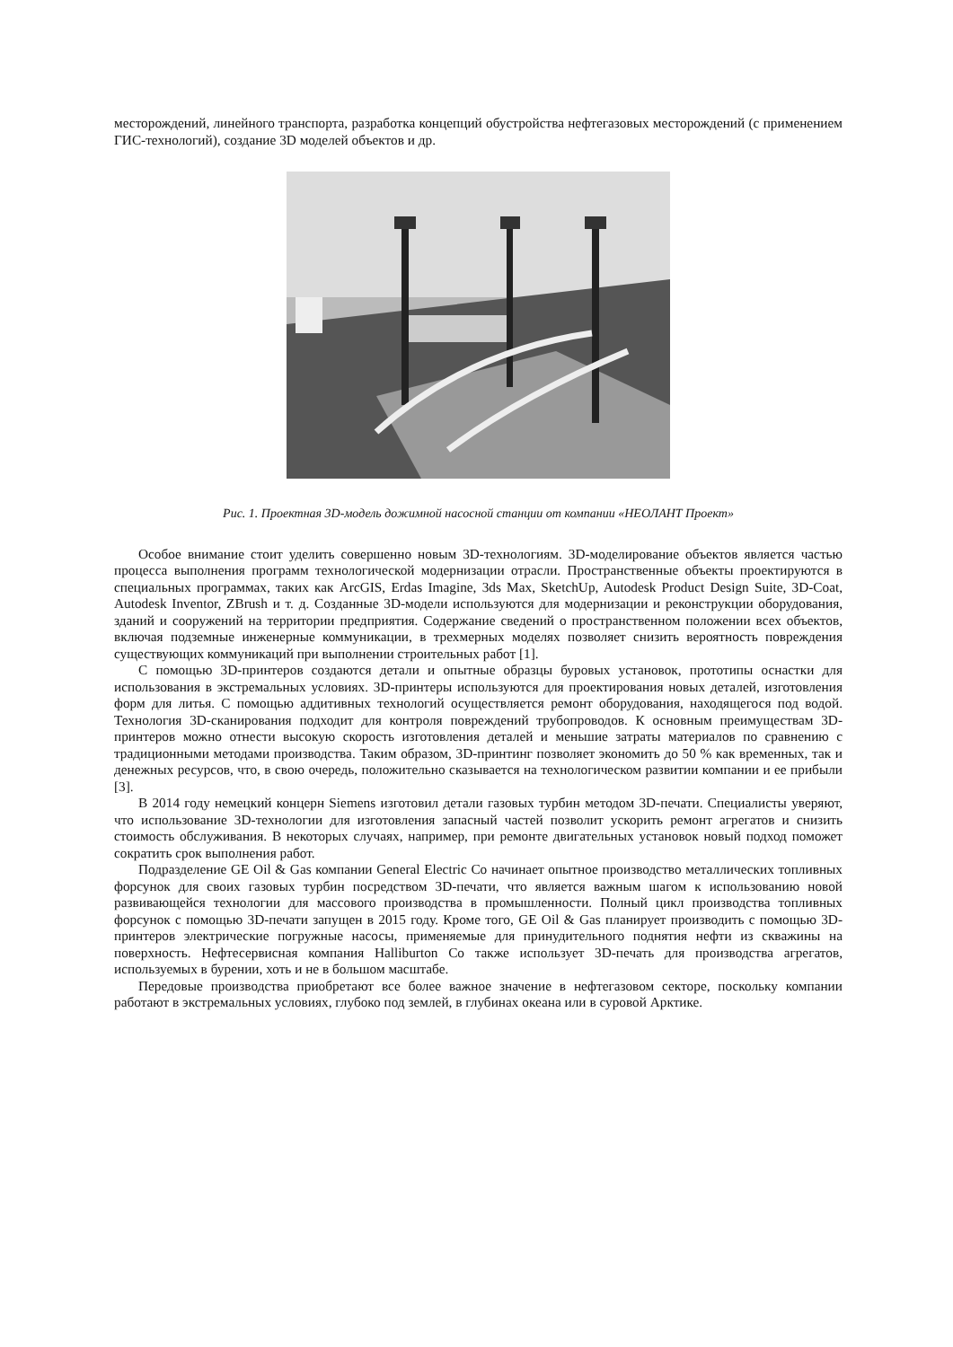месторождений, линейного транспорта, разработка концепций обустройства нефтегазовых месторождений (с применением ГИС-технологий), создание 3D моделей объектов и др.
Рис. 1. Проектная 3D-модель дожимной насосной станции от компании «НЕОЛАНТ Проект»
Особое внимание стоит уделить совершенно новым 3D-технологиям. 3D-моделирование объектов является частью процесса выполнения программ технологической модернизации отрасли. Пространственные объекты проектируются в специальных программах, таких как ArcGIS, Erdas Imagine, 3ds Max, SketchUp, Autodesk Product Design Suite, 3D-Coat, Autodesk Inventor, ZBrush и т. д. Созданные 3D-модели используются для модернизации и реконструкции оборудования, зданий и сооружений на территории предприятия. Содержание сведений о пространственном положении всех объектов, включая подземные инженерные коммуникации, в трехмерных моделях позволяет снизить вероятность повреждения существующих коммуникаций при выполнении строительных работ [1].
С помощью 3D-принтеров создаются детали и опытные образцы буровых установок, прототипы оснастки для использования в экстремальных условиях. 3D-принтеры используются для проектирования новых деталей, изготовления форм для литья. С помощью аддитивных технологий осуществляется ремонт оборудования, находящегося под водой. Технология 3D-сканирования подходит для контроля повреждений трубопроводов. К основным преимуществам 3D-принтеров можно отнести высокую скорость изготовления деталей и меньшие затраты материалов по сравнению с традиционными методами производства. Таким образом, 3D-принтинг позволяет экономить до 50 % как временных, так и денежных ресурсов, что, в свою очередь, положительно сказывается на технологическом развитии компании и ее прибыли [3].
В 2014 году немецкий концерн Siemens изготовил детали газовых турбин методом 3D-печати. Специалисты уверяют, что использование 3D-технологии для изготовления запасный частей позволит ускорить ремонт агрегатов и снизить стоимость обслуживания. В некоторых случаях, например, при ремонте двигательных установок новый подход поможет сократить срок выполнения работ.
Подразделение GE Oil & Gas компании General Electric Co начинает опытное производство металлических топливных форсунок для своих газовых турбин посредством 3D-печати, что является важным шагом к использованию новой развивающейся технологии для массового производства в промышленности. Полный цикл производства топливных форсунок с помощью 3D-печати запущен в 2015 году. Кроме того, GE Oil & Gas планирует производить с помощью 3D-принтеров электрические погружные насосы, применяемые для принудительного поднятия нефти из скважины на поверхность. Нефтесервисная компания Halliburton Co также использует 3D-печать для производства агрегатов, используемых в бурении, хоть и не в большом масштабе.
Передовые производства приобретают все более важное значение в нефтегазовом секторе, поскольку компании работают в экстремальных условиях, глубоко под землей, в глубинах океана или в суровой Арктике.